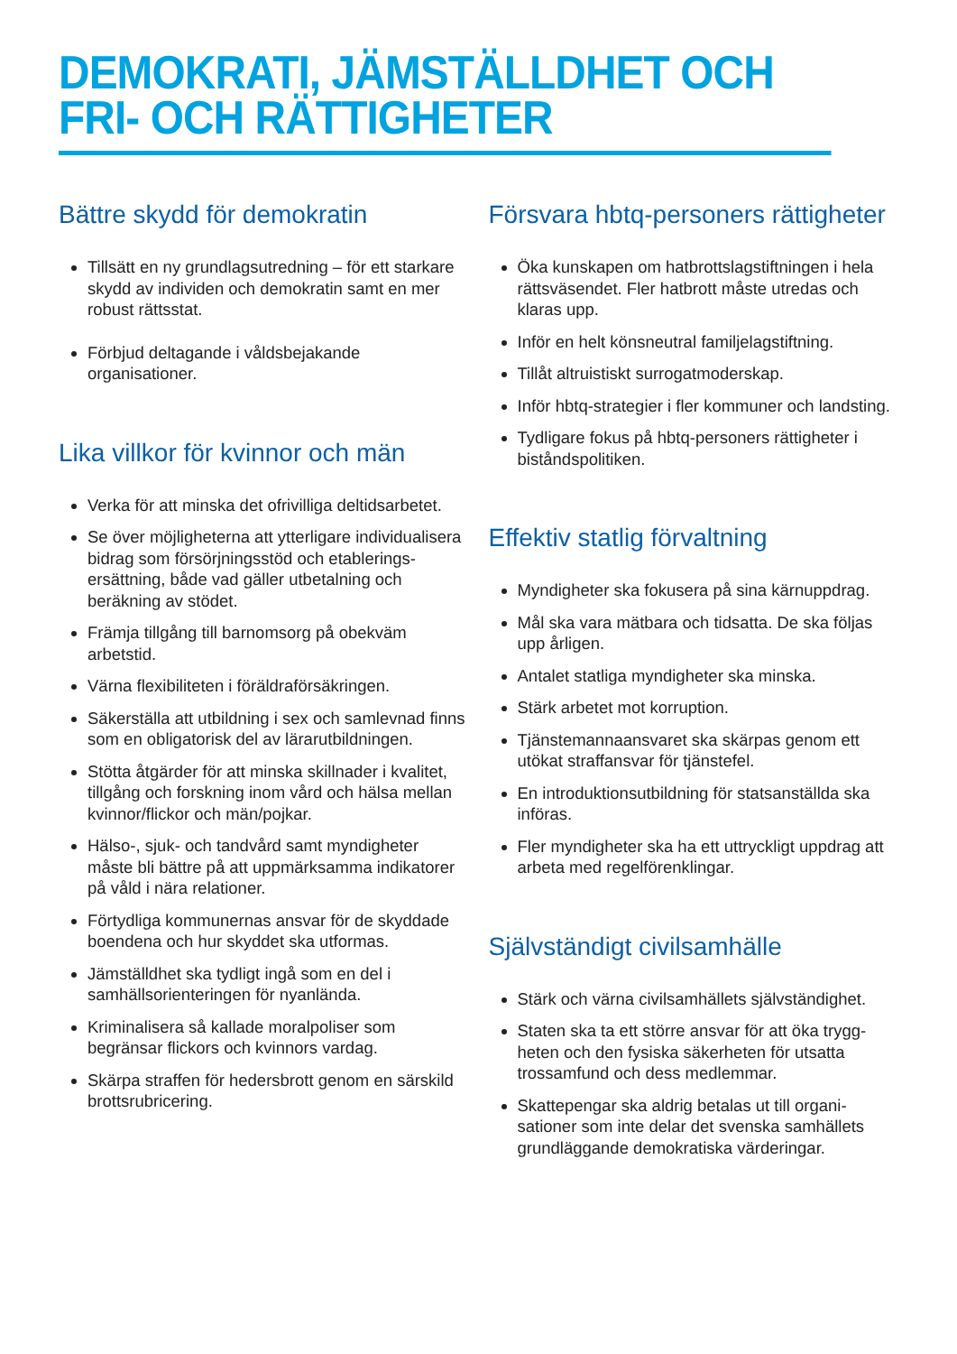DEMOKRATI, JÄMSTÄLLDHET OCH
FRI- OCH RÄTTIGHETER
Bättre skydd för demokratin
Tillsätt en ny grundlagsutredning – för ett starkare skydd av individen och demokratin samt en mer robust rättsstat.
Förbjud deltagande i våldsbejakande organisationer.
Lika villkor för kvinnor och män
Verka för att minska det ofrivilliga deltidsarbetet.
Se över möjligheterna att ytterligare individualisera bidrag som försörjningsstöd och etablerings­ersättning, både vad gäller utbetalning och beräkning av stödet.
Främja tillgång till barnomsorg på obekväm arbetstid.
Värna flexibiliteten i föräldraförsäkringen.
Säkerställa att utbildning i sex och samlevnad finns som en obligatorisk del av lärarutbildningen.
Stötta åtgärder för att minska skillnader i kvalitet, tillgång och forskning inom vård och hälsa mellan kvinnor/flickor och män/pojkar.
Hälso-, sjuk- och tandvård samt myndigheter måste bli bättre på att uppmärksamma indikatorer på våld i nära relationer.
Förtydliga kommunernas ansvar för de skyddade boendena och hur skyddet ska utformas.
Jämställdhet ska tydligt ingå som en del i samhällsorienteringen för nyanlända.
Kriminalisera så kallade moralpoliser som begränsar flickors och kvinnors vardag.
Skärpa straffen för hedersbrott genom en sär­skild brottsrubricering.
Försvara hbtq-personers rättigheter
Öka kunskapen om hatbrottslagstiftningen i hela rättsväsendet. Fler hatbrott måste utredas och klaras upp.
Inför en helt könsneutral familjelagstiftning.
Tillåt altruistiskt surrogatmoderskap.
Inför hbtq-strategier i fler kommuner och landsting.
Tydligare fokus på hbtq-personers rättigheter i biståndspolitiken.
Effektiv statlig förvaltning
Myndigheter ska fokusera på sina kärnuppdrag.
Mål ska vara mätbara och tidsatta. De ska följas upp årligen.
Antalet statliga myndigheter ska minska.
Stärk arbetet mot korruption.
Tjänstemannaansvaret ska skärpas genom ett utökat straffansvar för tjänstefel.
En introduktionsutbildning för statsanställda ska införas.
Fler myndigheter ska ha ett uttryckligt uppdrag att arbeta med regelförenklingar.
Självständigt civilsamhälle
Stärk och värna civilsamhällets självständighet.
Staten ska ta ett större ansvar för att öka trygg­heten och den fysiska säkerheten för utsatta trossamfund och dess medlemmar.
Skattepengar ska aldrig betalas ut till organi­sationer som inte delar det svenska samhällets grundläggande demokratiska värderingar.